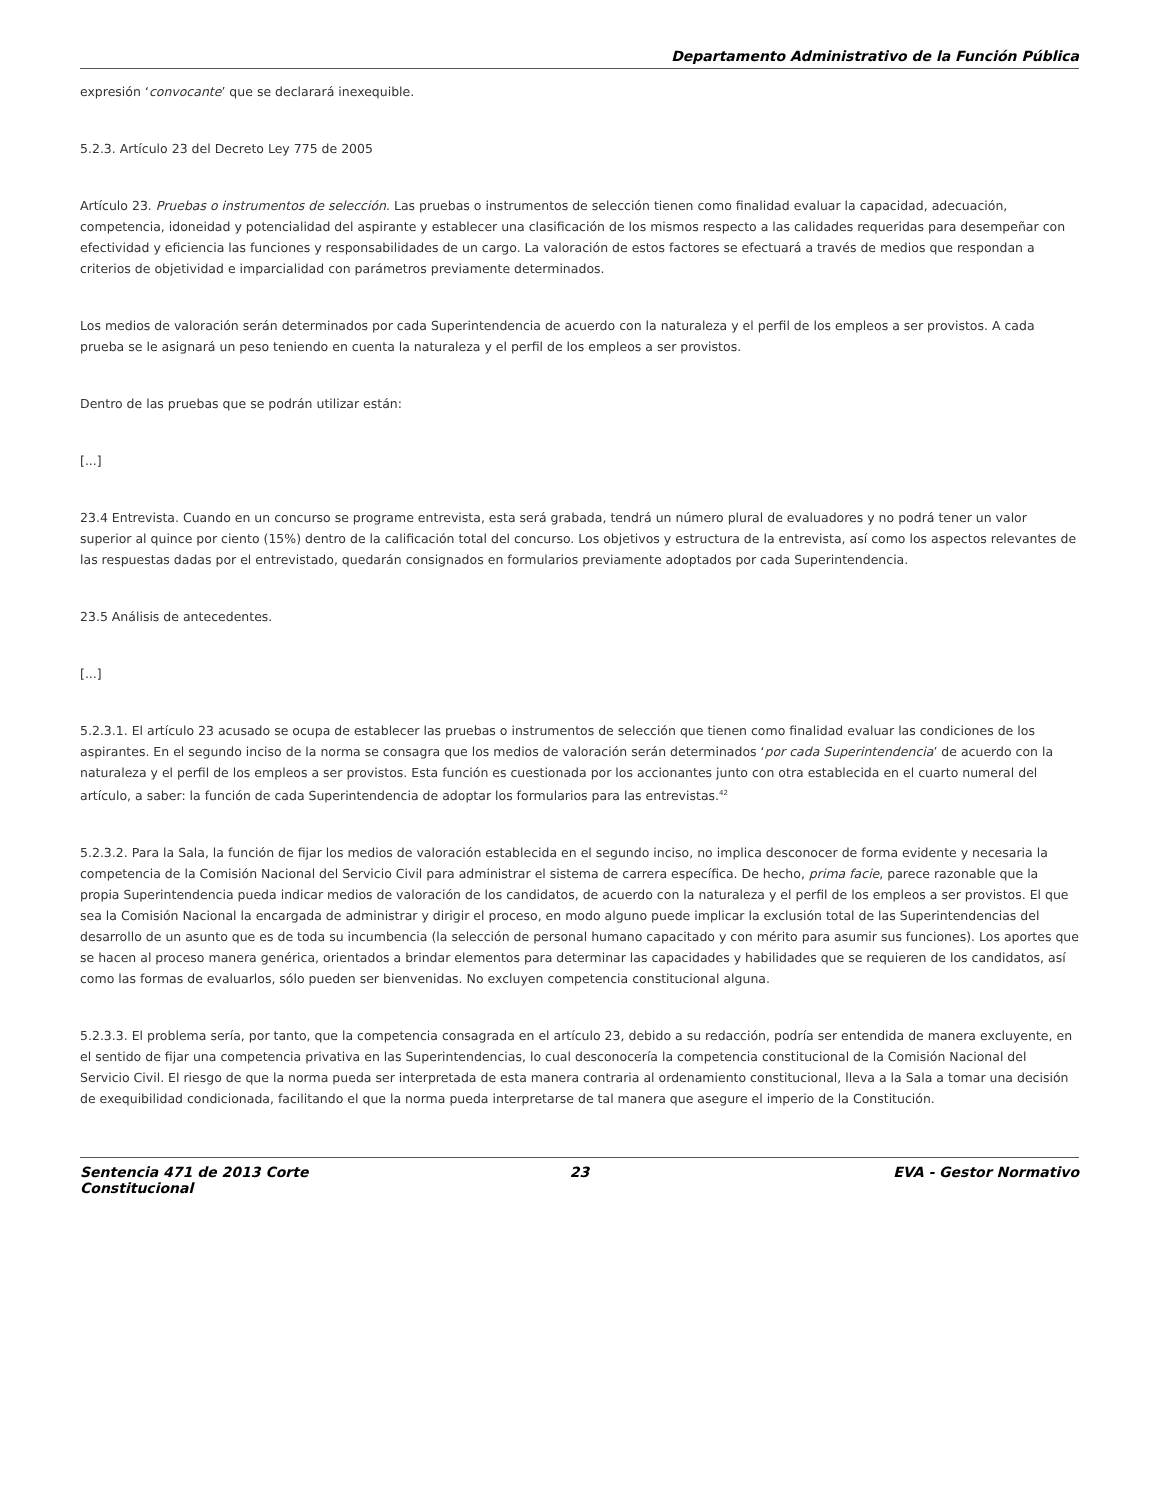Departamento Administrativo de la Función Pública
expresión ‘convocante’ que se declarará inexequible.
5.2.3. Artículo 23 del Decreto Ley 775 de 2005
Artículo 23. Pruebas o instrumentos de selección. Las pruebas o instrumentos de selección tienen como finalidad evaluar la capacidad, adecuación, competencia, idoneidad y potencialidad del aspirante y establecer una clasificación de los mismos respecto a las calidades requeridas para desempeñar con efectividad y eficiencia las funciones y responsabilidades de un cargo. La valoración de estos factores se efectuará a través de medios que respondan a criterios de objetividad e imparcialidad con parámetros previamente determinados.
Los medios de valoración serán determinados por cada Superintendencia de acuerdo con la naturaleza y el perfil de los empleos a ser provistos. A cada prueba se le asignará un peso teniendo en cuenta la naturaleza y el perfil de los empleos a ser provistos.
Dentro de las pruebas que se podrán utilizar están:
[...]
23.4 Entrevista. Cuando en un concurso se programe entrevista, esta será grabada, tendrá un número plural de evaluadores y no podrá tener un valor superior al quince por ciento (15%) dentro de la calificación total del concurso. Los objetivos y estructura de la entrevista, así como los aspectos relevantes de las respuestas dadas por el entrevistado, quedarán consignados en formularios previamente adoptados por cada Superintendencia.
23.5 Análisis de antecedentes.
[...]
5.2.3.1. El artículo 23 acusado se ocupa de establecer las pruebas o instrumentos de selección que tienen como finalidad evaluar las condiciones de los aspirantes. En el segundo inciso de la norma se consagra que los medios de valoración serán determinados ‘por cada Superintendencia’ de acuerdo con la naturaleza y el perfil de los empleos a ser provistos. Esta función es cuestionada por los accionantes junto con otra establecida en el cuarto numeral del artículo, a saber: la función de cada Superintendencia de adoptar los formularios para las entrevistas.<sup>42</sup>
5.2.3.2. Para la Sala, la función de fijar los medios de valoración establecida en el segundo inciso, no implica desconocer de forma evidente y necesaria la competencia de la Comisión Nacional del Servicio Civil para administrar el sistema de carrera específica. De hecho, prima facie, parece razonable que la propia Superintendencia pueda indicar medios de valoración de los candidatos, de acuerdo con la naturaleza y el perfil de los empleos a ser provistos. El que sea la Comisión Nacional la encargada de administrar y dirigir el proceso, en modo alguno puede implicar la exclusión total de las Superintendencias del desarrollo de un asunto que es de toda su incumbencia (la selección de personal humano capacitado y con mérito para asumir sus funciones). Los aportes que se hacen al proceso manera genérica, orientados a brindar elementos para determinar las capacidades y habilidades que se requieren de los candidatos, así como las formas de evaluarlos, sólo pueden ser bienvenidas. No excluyen competencia constitucional alguna.
5.2.3.3. El problema sería, por tanto, que la competencia consagrada en el artículo 23, debido a su redacción, podría ser entendida de manera excluyente, en el sentido de fijar una competencia privativa en las Superintendencias, lo cual desconocería la competencia constitucional de la Comisión Nacional del Servicio Civil. El riesgo de que la norma pueda ser interpretada de esta manera contraria al ordenamiento constitucional, lleva a la Sala a tomar una decisión de exequibilidad condicionada, facilitando el que la norma pueda interpretarse de tal manera que asegure el imperio de la Constitución.
Sentencia 471 de 2013 Corte Constitucional
23 EVA - Gestor Normativo